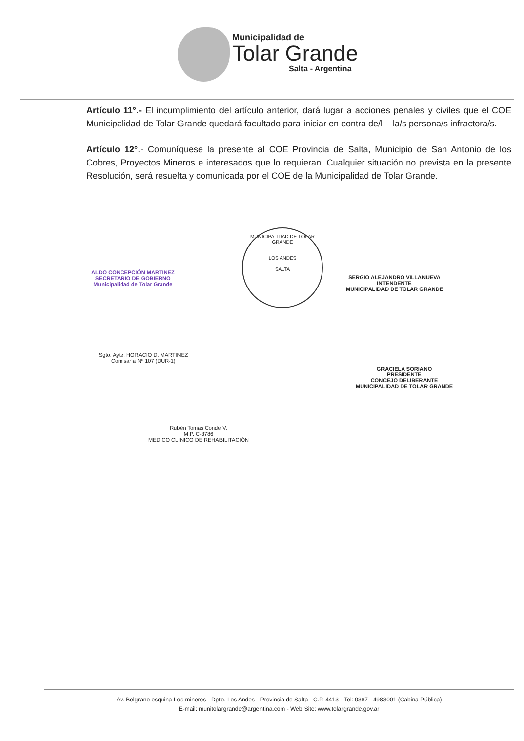Municipalidad de
Tolar Grande
Salta - Argentina
Artículo 11°.- El incumplimiento del artículo anterior, dará lugar a acciones penales y civiles que el COE Municipalidad de Tolar Grande quedará facultado para iniciar en contra de/l – la/s persona/s infractora/s.-
Artículo 12°.- Comuníquese la presente al COE Provincia de Salta, Municipio de San Antonio de los Cobres, Proyectos Mineros e interesados que lo requieran. Cualquier situación no prevista en la presente Resolución, será resuelta y comunicada por el COE de la Municipalidad de Tolar Grande.
ALDO CONCEPCIÓN MARTINEZ
SECRETARIO DE GOBIERNO
Municipalidad de Tolar Grande
MUNICIPALIDAD DE TOLAR GRANDE
LOS ANDES
SALTA
SERGIO ALEJANDRO VILLANUEVA
INTENDENTE
MUNICIPALIDAD DE TOLAR GRANDE
Sgto. Ayte. HORACIO D. MARTINEZ
Comisaría Nº 107 (DUR-1)
GRACIELA SORIANO
PRESIDENTE
CONCEJO DELIBERANTE
MUNICIPALIDAD DE TOLAR GRANDE
Rubén Tomas Conde V.
M.P. C-3786
MEDICO CLINICO DE REHABILITACIÓN
Av. Belgrano esquina Los mineros - Dpto. Los Andes - Provincia de Salta - C.P. 4413 - Tel: 0387 - 4983001 (Cabina Pública)
E-mail: munitolargrande@argentina.com - Web Site: www.tolargrande.gov.ar